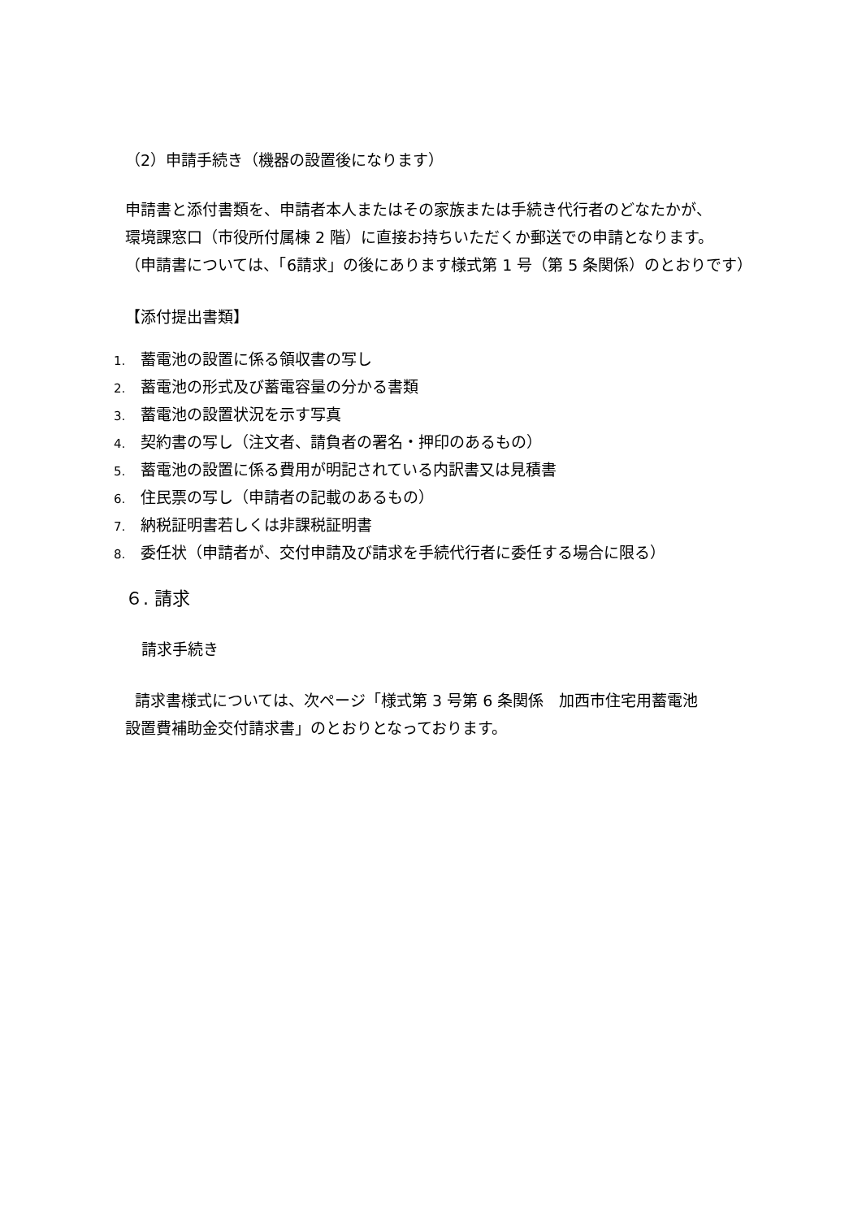（2）申請手続き（機器の設置後になります）
申請書と添付書類を、申請者本人またはその家族または手続き代行者のどなたかが、
環境課窓口（市役所付属棟 2 階）に直接お持ちいただくか郵送での申請となります。
（申請書については、「6請求」の後にあります様式第 1 号（第 5 条関係）のとおりです）
【添付提出書類】
1. 蓄電池の設置に係る領収書の写し
2. 蓄電池の形式及び蓄電容量の分かる書類
3. 蓄電池の設置状況を示す写真
4. 契約書の写し（注文者、請負者の署名・押印のあるもの）
5. 蓄電池の設置に係る費用が明記されている内訳書又は見積書
6. 住民票の写し（申請者の記載のあるもの）
7. 納税証明書若しくは非課税証明書
8. 委任状（申請者が、交付申請及び請求を手続代行者に委任する場合に限る）
６. 請求
請求手続き
請求書様式については、次ページ「様式第 3 号第 6 条関係　加西市住宅用蓄電池
設置費補助金交付請求書」のとおりとなっております。